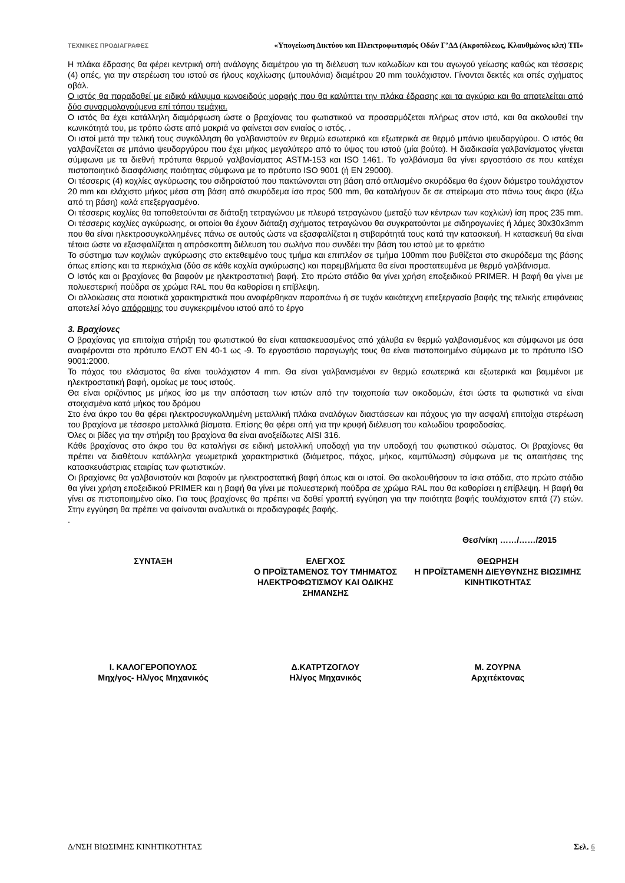ΤΕΧΝΙΚΕΣ ΠΡΟΔΙΑΓΡΑΦΕΣ «Υπογείωση Δικτύου και Ηλεκτροφωτισμός Οδών Γ’ΔΔ (Ακροπόλεως, Κλαυθμώνος κλπ) ΤΠ»
Η πλάκα έδρασης θα φέρει κεντρική οπή ανάλογης διαμέτρου για τη διέλευση των καλωδίων και του αγωγού γείωσης καθώς και τέσσερις (4) οπές, για την στερέωση του ιστού σε ήλους κοχλίωσης (μπουλόνια) διαμέτρου 20 mm τουλάχιστον. Γίνονται δεκτές και οπές σχήματος οβάλ.
Ο ιστός θα παραδοθεί με ειδικό κάλυμμα κωνοειδούς μορφής που θα καλύπτει την πλάκα έδρασης και τα αγκύρια και θα αποτελείται από δύο συναρμολογούμενα επί τόπου τεμάχια.
Ο ιστός θα έχει κατάλληλη διαμόρφωση ώστε ο βραχίονας του φωτιστικού να προσαρμόζεται πλήρως στον ιστό, και θα ακολουθεί την κωνικότητά του, με τρόπο ώστε από μακριά να φαίνεται σαν ενιαίος ο ιστός. .
Οι ιστοί μετά την τελική τους συγκόλληση θα γαλβανιστούν εν θερμώ εσωτερικά και εξωτερικά σε θερμό μπάνιο ψευδαργύρου. Ο ιστός θα γαλβανίζεται σε μπάνιο ψευδαργύρου που έχει μήκος μεγαλύτερο από το ύψος του ιστού (μία βούτα). Η διαδικασία γαλβανίσματος γίνεται σύμφωνα με τα διεθνή πρότυπα θερμού γαλβανίσματος ASTM-153 και ISO 1461. Το γαλβάνισμα θα γίνει εργοστάσιο σε που κατέχει πιστοποιητικό διασφάλισης ποιότητας σύμφωνα με το πρότυπο ISO 9001 (ή EN 29000).
Οι τέσσερις (4) κοχλίες αγκύρωσης του σιδηροϊστού που πακτώνονται στη βάση από οπλισμένο σκυρόδεμα θα έχουν διάμετρο τουλάχιστον 20 mm και ελάχιστο μήκος μέσα στη βάση από σκυρόδεμα ίσο προς 500 mm, θα καταλήγουν δε σε σπείρωμα στο πάνω τους άκρο (έξω από τη βάση) καλά επεξεργασμένο.
Οι τέσσερις κοχλίες θα τοποθετούνται σε διάταξη τετραγώνου με πλευρά τετραγώνου (μεταξύ των κέντρων των κοχλιών) ίση προς 235 mm. Οι τέσσερις κοχλίες αγκύρωσης, οι οποίοι θα έχουν διάταξη σχήματος τετραγώνου θα συγκρατούνται με σιδηρογωνίες ή λάμες 30x30x3mm που θα είναι ηλεκτροσυγκολλημένες πάνω σε αυτούς ώστε να εξασφαλίζεται η στιβαρότητά τους κατά την κατασκευή. Η κατασκευή θα είναι τέτοια ώστε να εξασφαλίζεται η απρόσκοπτη διέλευση του σωλήνα που συνδέει την βάση του ιστού με το φρεάτιο
Το σύστημα των κοχλιών αγκύρωσης στο εκτεθειμένο τους τμήμα και επιπλέον σε τμήμα 100mm που βυθίζεται στο σκυρόδεμα της βάσης όπως επίσης και τα περικόχλια (δύο σε κάθε κοχλία αγκύρωσης) και παρεμβλήματα θα είναι προστατευμένα με θερμό γαλβάνισμα.
Ο Ιστός και οι βραχίονες θα βαφούν με ηλεκτροστατική βαφή. Στο πρώτο στάδιο θα γίνει χρήση εποξειδικού PRIMER. Η βαφή θα γίνει με πολυεστερική πούδρα σε χρώμα RAL που θα καθορίσει η επίβλεψη.
Οι αλλοιώσεις στα ποιοτικά χαρακτηριστικά που αναφέρθηκαν παραπάνω ή σε τυχόν κακότεχνη επεξεργασία βαφής της τελικής επιφάνειας αποτελεί λόγο απόρριψης του συγκεκριμένου ιστού από το έργο
3. Βραχίονες
Ο βραχίονας για επιτοίχια στήριξη του φωτιστικού θα είναι κατασκευασμένος από χάλυβα εν θερμώ γαλβανισμένος και σύμφωνοι με όσα αναφέρονται στο πρότυπο ΕΛΟΤ ΕΝ 40-1 ως -9. Το εργοστάσιο παραγωγής τους θα είναι πιστοποιημένο σύμφωνα με το πρότυπο ISO 9001:2000.
Το πάχος του ελάσματος θα είναι τουλάχιστον 4 mm. Θα είναι γαλβανισμένοι εν θερμώ εσωτερικά και εξωτερικά και βαμμένοι με ηλεκτροστατική βαφή, ομοίως με τους ιστούς.
Θα είναι οριζόντιος με μήκος ίσο με την απόσταση των ιστών από την τοιχοποιία των οικοδομών, έτσι ώστε τα φωτιστικά να είναι στοιχισμένα κατά μήκος του δρόμου
Στο ένα άκρο του θα φέρει ηλεκτροσυγκολλημένη μεταλλική πλάκα αναλόγων διαστάσεων και πάχους για την ασφαλή επιτοίχια στερέωση του βραχίονα με τέσσερα μεταλλικά βίσματα. Επίσης θα φέρει οπή για την κρυφή διέλευση του καλωδίου τροφοδοσίας.
Όλες οι βίδες για την στήριξη του βραχίονα θα είναι ανοξείδωτες AISI 316.
Κάθε βραχίονας στο άκρο του θα καταλήγει σε ειδική μεταλλική υποδοχή για την υποδοχή του φωτιστικού σώματος. Οι βραχίονες θα πρέπει να διαθέτουν κατάλληλα γεωμετρικά χαρακτηριστικά (διάμετρος, πάχος, μήκος, καμπύλωση) σύμφωνα με τις απαιτήσεις της κατασκευάστριας εταιρίας των φωτιστικών.
Οι βραχίονες θα γαλβανιστούν και βαφούν με ηλεκτροστατική βαφή όπως και οι ιστοί. Θα ακολουθήσουν τα ίσια στάδια, στο πρώτο στάδιο θα γίνει χρήση εποξειδικού PRIMER και η βαφή θα γίνει με πολυεστερική πούδρα σε χρώμα RAL που θα καθορίσει η επίβλεψη. Η βαφή θα γίνει σε πιστοποιημένο οίκο. Για τους βραχίονες θα πρέπει να δοθεί γραπτή εγγύηση για την ποιότητα βαφής τουλάχιστον επτά (7) ετών. Στην εγγύηση θα πρέπει να φαίνονται αναλυτικά οι προδιαγραφές βαφής.
.
Θεσ/νίκη ……/……/2015
ΣΥΝΤΑΞΗ ΕΛΕΓΧΟΣ
Ο ΠΡΟΪΣΤΑΜΕΝΟΣ ΤΟΥ ΤΜΗΜΑΤΟΣ ΗΛΕΚΤΡΟΦΩΤΙΣΜΟΥ ΚΑΙ ΟΔΙΚΗΣ ΣΗΜΑΝΣΗΣ
ΘΕΩΡΗΣΗ
Η ΠΡΟΪΣΤΑΜΕΝΗ ΔΙΕΥΘΥΝΣΗΣ ΒΙΩΣΙΜΗΣ ΚΙΝΗΤΙΚΟΤΗΤΑΣ
Ι. ΚΑΛΟΓΕΡΟΠΟΥΛΟΣ
Μηχ/γος- Ηλ/γος Μηχανικός
Δ.ΚΑΤΡΤΖΟΓΛΟΥ
Ηλ/γος Μηχανικός
Μ. ΖΟΥΡΝΑ
Αρχιτέκτονας
Δ/ΝΣΗ ΒΙΩΣΙΜΗΣ ΚΙΝΗΤΙΚΟΤΗΤΑΣ Σελ. 6